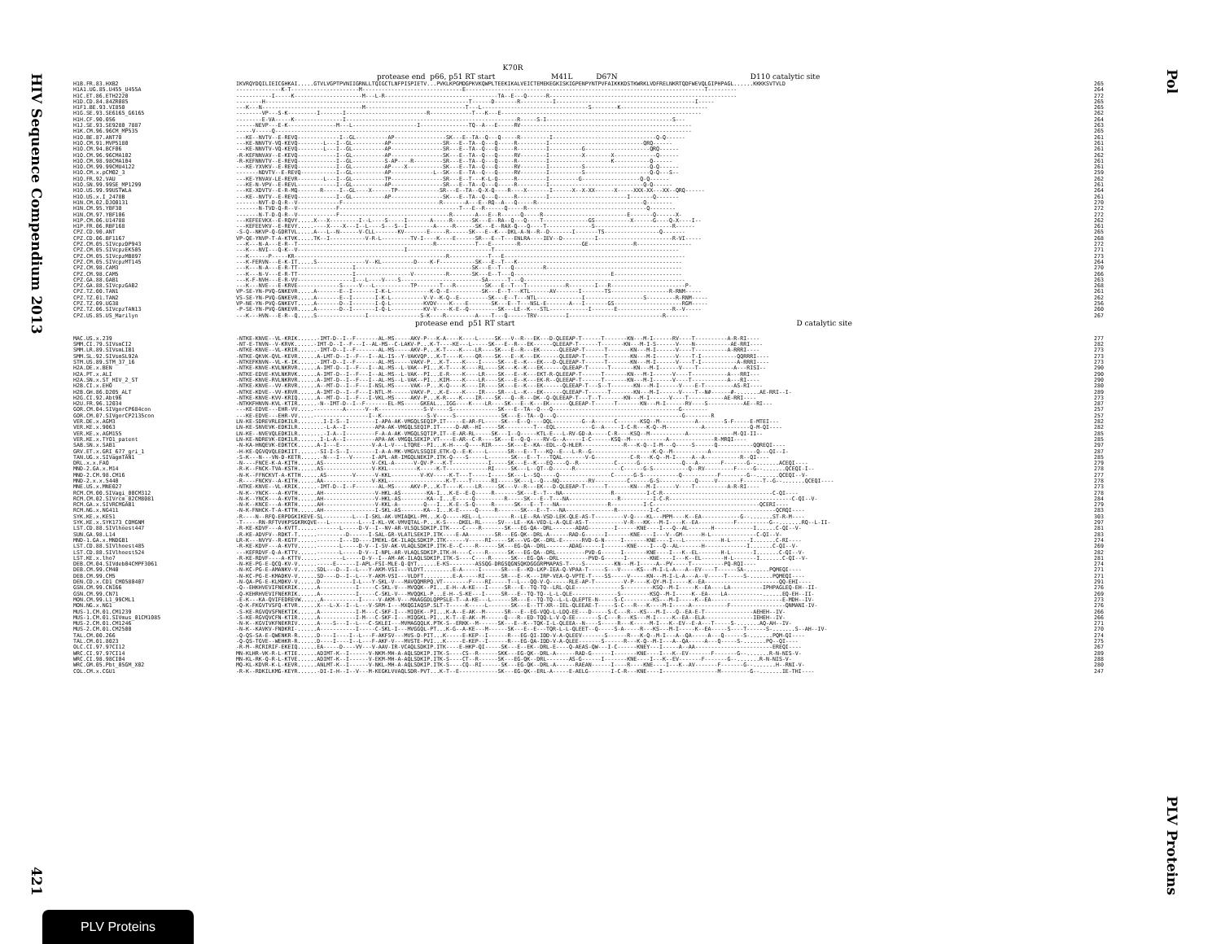HIV Sequence Compendium 2013
421
K70R protease end p66, p51 RT start M41L D67N D110 catalytic site
| H1B.FR.83.HXB2 | IKVRQYDQILIEICGHKAI.....GTVLVGPTPVNIIGRNLLTQIGCTLNFPISPIETV...PVKLKPGMDGPKVKQWPLTEEKIKALVEICTEMEKEGKISKIGPENPYNTPVFAIKKKDSTKWRKLVDFRELNKRTQDFWEVQLGIPHPAGL......KKKKSVTVLD | 265 |
| H1A1.UG.85.U455_U455A | --------------K-T---------------------M-------------------------------E--------------------------------------------------------------------------T--------- | 264 |
| H1C.ET.86.ETH2220 | -----------I-----K---------------------M---L-R-----------------------------------TA--E---Q------R---------------------------------------------------------- | 272 |
| H1D.CD.84.84ZR085 | --------H---------------------------------------------------------------T------D-------R----------I-------------------------------------------I----- | 265 |
| H1F1.BE.93.VI850 | ---K---N-------------------------------M-------------------------------T---L---------------------------------S--------K--------------------------- | 265 |
| H1G.SE.93.SE6165_G6165 | --------VP---S-K---------I-------I-------------------------R-------------T---K---E-------------------------------------------------------------- | 262 |
| H1H.CF.90.056 | --------E-VA-----K---------------I-----------------------------------------------------R-----S-I---------------------------------------S--- | 264 |
| H1J.SE.93.SE9280_7887 | ------NEVP---E-K---------------M---L--------------------I---------------TQ--A---E-----RV----------------------------------------------------- | 263 |
| H1K.CM.96.96CM_MP535 | -----V-----Q--------------------------------------------------------------------------------------------------------------------------------- | 265 |
| H1O.BE.87.ANT70 | ---KE--NVTV--E-REVQ-------------I--GL----------AP----------------SK---E--TA--Q---Q-----R---------I--------------------------------Q-Q------ | 261 |
| H1O.CM.91.MVP5180 | ---KE-NNVTV-VQ-KEVQ--------L---I--GL----------AP----------------SR---E--TA--Q---Q-----R---------I-----------------------------QRQ------ | 261 |
| H1O.CM.94.BCF06 | ---KE-NNVTV-VQ-KEVQ--------L---I--GL----------AP----------------SR---E--TA--Q---Q-----R---------I----------G--------------------QRQ------ | 261 |
| H1O.CM.96.96CMA102 | -R-KEFNNVAV--E-KEVQ------------I--GL----------AP----------------SK---E--TA--Q---Q-----RV--------I----------X--------X-------------Q------ | 262 |
| H1O.CM.98.98CMA104 | -R-KEFNNVTV--E-REVQ------------I--GL----------S-AP----R---------SR---E--TA--Q---Q-----R---------I-------------------K-----------Q------ | 261 |
| H1O.CM.99.99CMU4122 | ---KE-YXVKV--E-REVQ------------I--GL----------AP----X-----------SK---E--TA--Q---Q-----RV--------I----------S--------------------Q-Q------ | 261 |
| H1O.CM.x.pCM02_3 | -------NDVTV--E-REVQ-----------I--GL----------AP-------------L--SK---E--TA--Q---Q-----RV--------I----------S--------------------Q-Q---S-- | 259 |
| H1O.FR.92.VAU | ---KE-YNVAV-LE-REVR--------L---I--GL----------TP----------------SR---E--T---K-L-Q-----R---------I---------G------------------Q-Q------ | 262 |
| H1O.SN.99.99SE_MP1299 | ---KE-N-VPV--E-REVL------------I--GL----------AP----------------SR---E--TA--Q---Q-----R---------I-----------------------------Q-Q------ | 261 |
| H1O.US.99.99USTWLA | ---KE-XDVTV--E-R-MQ-------R-----I--GL----X------TP-------------SR---E--TA--Q-X-Q----R----X-------I------X--X-XX------X-----XXX-XX---XX--QRQ------ | 264 |
| H1O.US.x.I_2478B | ---KE--NVTV--E-REVQ------------I--GL----------AP----------------SK---E--TA--Q---Q-----R---------I------------------------I-------Q------- | 261 |
| H1N.CM.02.DJO0131 | -------NVT-D-Q-R--V-------------F------------------------------R-------A---E--RQ--A---Q-----R---------------------------------Q-------- | 270 |
| H1N.CM.95.YBF30 | -------N-TVD-Q-R--V------------F-------------------------------------T---E--R------Q-----R-------------------------------------Q-------- | 272 |
| H1N.CM.97.YBF106 | -------N-T-D-Q-R--V------------F----------------------------------R-------A---E--R------Q-----R--------------------------E-------Q------X- | 272 |
| H1P.CM.06.U14788 | ---KEFEEVKX--E-RQVY.....X---X---------I--L----S-----I-------A-----R------SK---E--RA--Q---Q----T--------------GS-----------X------G----Q-X----I-- | 262 |
| H1P.FR.06.RBF168 | ---KEFEEVKV--E-REVY.....----X----X---I--L----S---S--I--------A-----R------SK---E--RAX-Q---Q----T--------------S------------------------R------ | 261 |
| CPZ.CD.90.ANT | -S-Q--NKVP-Q-GDRTVL.....A---L--N------V-CLL-------KV-------E-----R------SK---E--K---DKL-A-N--R--D-------I-------TS-----------------Q------- | 265 |
| CPZ.CD.06.BF1167 | VP-QE-YNVP-T-A-KTVK.....TK--I-----------V-R-L---------TV-I----K----E------SR---E--T---ENLRA----IEV--D----------I-----------------------R-VI----- | 268 |
| CPZ.CM.05.SIVcpzDP943 | ---K---N-A---E-R--T------------------------------------------R------------T---E--------R-------------------GE--------------R----------------- | 272 |
| CPZ.CM.05.SIVcpzEK505 | ---K---NVI---Q-K--V---------------------------------I--------------------------T--------------------------------------------------------- | 271 |
| CPZ.CM.05.SIVcpzMB897 | ---K------P-----KR-----------------------------------------------R------------T---E-------------------------------------------------------- | 273 |
| CPZ.CM.05.SIVcpzMT145 | ---K-FERVN---E-K-IT.....S---------------V--KL----------D----K-F-----------SK---E--T---K--------------------------------------------------- | 264 |
| CPZ.CM.98.CAM3 | ---K---N-A---E-R-TT-----------------I------------------------------------SK---E--T---Q---------R------------------------------------------ | 270 |
| CPZ.CM.98.CAM5 | ---K---N-V---E-R-TT-----------------I-----------------V----------R-------SK---E--T---Q------------------------------E--------------------- | 266 |
| CPZ.GA.88.GAB1 | ---K-F-NVH---E-R-VV-----------------I---L----V----S-------------------------SA------T---Q-------------------------------------------------- | 263 |
| CPZ.GA.88.SIVcpzGAB2 | ---K---NVE---E-KRVE-------------S-----V---L-----------TP-------T---R---------SK---E--T---T------------R--------I---R-----------------------P- | 268 |
| CPZ.TZ.00.TAN1 | VP-SE-YN-PVQ-GNKEVR.....A-------E--I-------I-K-L------------K-Q--E----------SK---E--T---KTL------AV-------I-------TS------------------R-RNM----- | 261 |
| CPZ.TZ.01.TAN2 | VS-SE-YN-PVQ-GNKEVR.....A-------E--I-------I-K-L----------V-V--K-Q--E---------SK---E--T---NTL--------------I------------------S---------R-RNM----- | 262 |
| CPZ.TZ.09.UG38 | VP-NE-YN-PVQ-GNKEVT.....A-------D--I-------I-Q-L----------KVDV----K----E-------SK---E--T---NSL-E-------A---I-------GS---------------------RGM----- | 256 |
| CPZ.TZ.06.SIVcpzTAN13 | -P-SE-YN-PVQ-GNKEVR.....A-------D--I-------I-Q-L----------KV-V----K-E--Q---------SK---LE--K---STL------------I-------E-----------------R--V----- | 260 |
| CPZ.US.85.US_Marilyn | ---K---HVN---E-R--Q.....S---------------I----------------S-K----R---------A----T---Q------TRV---------I-----------------------------R------- | 267 |
protease end p51 RT start D catalytic site
| MAC.US.x.239 | -NTKE-KNVE--VL-KRIK......-IMT-D--I--F-------AL-MS-----AKV-P---K-A----K----L-----SK---V--R---EK---D-QLEEAP-T------T-------KN---M-I------RV----T----------A-R-RI---- | 277 |
| SMM.CI.79.SIVsmCI2 | -NT-E-TNVN--V-KRVK......-IMT-D--I--F---I--AL-MS--C-LAKV-P...K-T----KE---L-----SK---E--R---EK------QLEEAP-T------T-------KN---M-I-S------V----N-----------AE-RRI---- | 282 |
| SMM.LR.89.SIVsmLIB1 | -NTKE-KNVE--VL-KRIR......-IMT-D--I--F-------AL-MS-----AKV-P...K-T----K----LR----SK---E--R---EK------QLEEAP-T------T-------KN---M-I------V----T----------A-RRRI---- | 273 |
| SMM.SL.92.SIVsmSL92A | -NTKE-QKVK-QVL-KEVR......A-LMT-D--I--F---I--AL-IS--Y-VAKVQP...K-T----K----QR----SK---E--K---EK------QLEEAP-T------T-------KN---M-I------V----T-I-----------QQRRRI---- | 273 |
| STM.US.89.STM_37_16 | -NTKEFKNVN--VL-K-IK......-IMT-D--I--F-------AL-MS-----VAKV-P...K-T----K----I-----SK---E--K---EK---D-QLEEAP-T------T-------KN---M-I------V----T-I-----------A-RRRI---- | 273 |
| H2A.DE.x.BEN | -NTKE-KNVE-KVLNKRVR......A-IMT-D--I--F---I--AL-MS--L-VAK--PI...K-T----K----RL----SK---K--K---EK------QLEEAP-T------T-------KN---M-I------V----T-----------A---RISI-- | 290 |
| H2A.PT.x.ALI | -NTKE-EDVE-KVLNKRVK......A-IMT-D--I--F---I--AL-MS--L-VAK--PI...E-R----K----LR----SK---E--K---EKT-R-QLEEAP-T------T-------KN---M-I------V----T-----------A---RRI--- | 290 |
| H2A.SN.x.ST_HIV_2_ST | -NTKE-KNVE-RVLNKRVR......A-IMT-D--I--F---I--AL-MS--L-VAK--PI...KIM----K----LR----SK---E--K---EK-R--QLEEAP-T------T-------KN---M-I------V----T-----------A---RI---- | 290 |
| H2B.CI.x.EHO | -NTKE-KNVE--VV-KRVR......A--MT-D--I--F---I-NSL-MS-----VAK--P...K-Q----K----IR----SK---E--K---EK------QLEEAP-T---S--T-------KN---M-I------V----E-T---------AS-RI---- | 280 |
| H2B.GH.86.D205_ALT | -NTKE-KDVE--VV-KRVR......A-IMT-D--I--F---I-NTL-M------VAKV-P...K-E----K----IR----SR---L--K---EK------QLEEAP-T------T-------KN---M-I------V----T--N#------#-.......AE-RRI--I- | 289 |
| H2G.CI.92.Abt96 | -NTKE-KNVE-KVV-KRIQ......A--MT-D--I--F---I-VKL-MS-----AKV-P...K-R----K----IR----SK---Q--R---DK--Q-QLEEAP-T---T--T-------KN---M-I------V----T-----------AE-RRI---- | 273 |
| H2U.FR.96.12034 | -NTKKFHNVN-KVL-KTIR......-N--IMT-D--I--F-------EL-MS-----GKEAL...IGG----K----LR----SK---E--K---EK------QLEEAP-T------T-------KN---M-I------RV----S-----------AE--RI--- | 287 |
| GOR.CM.04.SIVgorCP684con | ---KE-EDVE---EHR-VV.....---------A------V--K--------------S-V-----S--------------SK---E--TA--Q---Q---------------------------------------G-------- | 257 |
| GOR.CM.07.SIVgorCP2135con | ---KE-EDVE---EHR-VV.....-----------------I--K--------------S-V-----S--------------SK---E--TA--Q---Q---------------------------------------G--------R | 257 |
| VER.DE.x.AGM3 | LN-KE-SDREVRLEDKILR........I-I-S--I--------I-APA-AK-VMGQLSEQIP.IT-----E-AR-FL-----SK---E--Q----DQL---------G--A------C-------KSQ--M-----------A--------S-F-----E-MTEI--- | 282 |
| VER.KE.x.9063 | LN-KE-SNVEVK-EDKILR........-L-A--I---------APA-AK-VMGQLSEQIP.IT-----D-AR--HI-----SK---------T---EQL-----------G--A-----I-C-R---K-Q--M-----------A--------------Q-M-QI---- | 282 |
| VER.KE.x.AGM155 | LN-KE--NVEVQLEDKILR........-I-A--I---------F-A-A-AK-VMGQLSQTIP.IT--E-AR-RL-----SK---I--Q-----KTL-E---L-RV-GD-A-----C-R----KSQ--M-----------A--------------M-QI-II-- | 285 |
| VER.KE.x.TYO1_patent | LN-KE-NDREVK-EDKILR.......I-L-A--I---------APA-AK-VMGQLSEKIP.VT----E-AR--C-R----SK---E--Q-Q----RV-G--A-----I-C------KSQ--M-----------A--------------R-MRQI---- | 285 |
| SAB.SN.x.SAB1 | -N-KA-HNQEVK-EDKTCK......A-I---E----------V-A-L-V---LTQRE--PI...K-H----Q----RIR-----SK---E--KA--EDL--Q-HLER-------------R---K-Q--I-M---Q-----S------Q-----------QQREQI---- | 297 |
| GRV.ET.x.GRI_677_gri_1 | -H-KE-QGVQVQLEDKIIT......-SI-I-S--I--------I-A-A-MK-VMGVLSSQIE.ETK-Q--E-K----L------SR---E--T---KQ--E---L-R--G-------------------K-Q--M-----------A--------------Q---QI--I- | 287 |
| TAN.UG.x.SIVagmTAN1 | -S-K---N---VN-D-KETR......-N---I---V------I-APL-AR-IMGQLNEKIP.ITK-Q----S-----L-------SK---E--T---TQAL-------V-G-----------C-R---K-Q--M-I-----A--A-----------R--QI---- | 285 |
| DRL.x.x.FAO | -N----FNCE-K-A-KITH......AS---------------V-CKL-A------V-QV-P---K-T-----------I-----SK---E--K---EQ----Q--R-----------C------G-------------Q---A-------F-------G--.......ACEQI---- | 279 |
| MND-2.GA.x.M14 | -R-K--FNCK-TVA-KSTH......AS---------------V-KKL---------K-----K-T-------------RI-----SK---L--QT--D------R--------------C------G-S-----------Q--RV---------F-----G--.......QCEQI-I-- | 278 |
| MND-2.CM.98.CM16 | -N-K--FFNCKVT-A-KTTH......AS--------V------V-KKL---------V-KV-----K-T---T-----I-----SK---L--SQ-----Q----------------C------G-S-----------Q-----------F--------G--.......QCEQI--V- | 277 |
| MND-2.x.x.5440 | -R----FNCKV--A-KITH......AA---------------V-KKL------------------K-T----T------RI-----SK---L--Q---NQ---------RV----------C------G-S-----------Q-----V-------F------T--G--.......QCEQI---- | 278 |
| MNE.US.x.MNE027 | -NTKE-KNVE--VL-KRIK......-IMT-D--I--F-------AL-MS-----AKV-P...K-T----K----LR-----SK---V--R---EK---D-QLEEAP-T------T-------KN---M-I------V----T----------A-R-RI---- | 273 |
| RCM.CM.00.SIVagi_00CM312 | -N-K--YNCK---A-KVTH......AH----------------V-HKL-AS--------KA-I...K-E--E-Q-----R-------SK---E--T---NA---------------R----------I-C-R----------------------------------C-QI---- | 278 |
| RCM.CM.02.SIVrcm_02CM8081 | -N-K--YNCK---A-KVTH......AH----------------V-HKL-AS--------KA--I...E-----Q---------R-----SK---E--T---NA---------------R----------I-C-R--------------------------------------C-QI--V- | 284 |
| RCM.GA.x.SIVRCMGAB1 | -N-K--KNCE---A-KRTH......AH----------------V-KKL-A--------Q---I...K-E--S-Q-----R------SK---E--T---NA---------------R----------I-C---------------------------------QCERI---- | 279 |
| RCM.NG.x.NG411 | -N-K-FNHCK-T-A-KTTH......AH----------------I-SKL-AS-------KA--I...K-E-----Q-----R-------SK---E--T---NA---------------R----------I-C------------------------------------QCRQI---- | 283 |
| SYK.KE.x.KE51 | -R----N--RFQ-ERPDGKIKEVE-SL---------L---I-SKL-AK-VMIAQKL-PM...K-Q-----KEL--L---------R--LE--RA-VSD-LEK-QLE-AS-T---------V-Q----KL---MPM----K--EA------------G--.......ST-R-M---- | 303 |
| SYK.KE.x.SYK173_COMGNM | -T-----RN-RFTVVKPSGKRKQVE---L---------L---I-KL-VK-VMVQTAL-P...K-S----DKEL-RL-----SV---LE--KA-VED-L-A-QLE-AS-T-----------V-R---KK---M-I----K--EA-----------F----------G--.......RQ--L-II- | 297 |
| LST.CD.88.SIVlhoest447 | -R-KE-KDVF---A-KVTT......-------L-----D-V--I--NV-AR-VLSQLSDKIP.ITK----C----R-------SK---EG-QA--DRL-------ADAG--------I------KNE----I---Q--AL-------H------------I......C-QI--V- | 281 |
| SUN.GA.98.L14 | -R-KE-ADVFV--RDKT-T......---------D------I-SAL-GR-VLATLSEKIP.ITK----E-AA--------SR---EG-QK--DRL-A------RAD-G------I-------KNE----I---V--GM------H-L--------------C-QI--V- | 283 |
| MND-1.GA.x.MNDGB1 | LR-K---NVYV--R-KGTF......-------I---ID----IMEKL-GK-ILAQLSDKIP.ITK------V-----RI-----SK---VG-QK--DRL-E------RVD-G-N-----I-------KNE----I---L-----------H-L------I.......C-RI---- | 274 |
| LST.CD.88.SIVlhoest485 | -R-KE-KDVF---A-KVTV......-------L-----D-V--I-SV-AK-VLAQLSDKIP.ITK-E--C----R------SK---EG-QA--DRL-------ADAG------I-------KNE----I---Q--AL-------H-------------I.......C-QI--V- | 269 |
| LST.CD.88.SIVlhoest524 | ---KEFRDVF-Q-A-KTTV......-------L-----D-V--I-NPL-AR-VLAQLSDKIP.ITK-H----C----R------SK---EG-QA--DRL---------PVD-G------I-------KNE----I---K--EL-------H-L-------I.......C-QI--V- | 282 |
| LST.KE.x.lho7 | -R-KE-RDVF----A-KTTV......-------L-----D-V--I--AM-AK-ILAQLSDKIP.ITK-S----C----R------SK---EG-QA--DRL---------PVD-G------I-------KNE----I---K--EL-------H-L-------I.......C-QI--V- | 281 |
| DEB.CM.04.SIVdeb04CMPF3061 | -N-KE-PG-E-QCQ-KV-V......-----E------I-APL-FSI-MLE-Q-QYT......E-KS--------ASSQG-DRGSQGNSQKDGGGRPMAPAS-T----S---------KN---M-I-----A--PV-----T----------PQ-RQI---- | 274 |
| DEB.CM.99.CM40 | -N-KC-PG-E-AMANKV-V......SDL---D--I--L---Y-AKM-VSI---VLDYT.........E-A-----I------SR---E--KD-LKP-IEA-Q-VPAA-T-----S---V-----KS---M-I-L-A---A--EV----T------SA-.......PQMEQI---- | 271 |
| DEB.CM.99.CM5 | -N-KC-PG-E-KMADKV-V......SD----D--I--L---Y-AKM-VSI---VLDFT.........E-A-----RI-----SR---E--K---IRP-VEA-Q-VPTE-T----SS-----V-----KN---M-I-L-A---A--V-----T-----S-.......PQMEQI---- | 271 |
| DEN.CD.x.CD1_CMO580407 | -N-QA-PG-E-KLMDKV-V......D----------I-L---Y-SKL-V---MAVQQMRPQ.VT--------F----RI-----T--L---QQ-V-Q------RLE-AP-T---------V-P----K-QY-M-I-----K--EA-----------------------QQ-EHI---- | 291 |
| GSN.CM.99.CN166 | -Q--EHKHVEVIFNEKRIK......A-----------I-----C-SKL-V---MVQQK--PI...E-H--A-KE---I-----SR---E--TQ-TQ--LRL-QLE--------------S---------KSQ--M-I-----K--EA----LA----------IPHPAGLEQ-EH--II- | 276 |
| GSN.CM.99.CN71 | -Q-KEHRHVEVIFNEKRIK......A-----------I-----C-SKL-V---MVQQKL-P...E-H--S-KE---I-----SR---E--TQ-TQ--L-L-QLE--------------S---------KSQ--M-I-----K--EA----LA-----------......EQ-EH--II- | 269 |
| MON.CM.99.L1_99CML1 | -E-K---KA-QVIFEDREVW......A-----------I-----V-AKM-V---MAAGGDLQPPSLE-T--A-KE---L------SR---E--TQ-TQ--L-L-QLEPTE-N-----S-C---------KS---M-I-----K--EA----------------------E-MDH--IV- | 273 |
| MON.NG.x.NG1 | -Q-K-FKGVTVSFQ-KTVR......X---L-X--I--L---V-SRM-I---MXQGIAQSP.SLT-T-----K-----L-------SK---E--TT-XR--IEL-QLEEAE-T-----S-C---R---K----M-I-----A-----------F-----------------QNMANI-IV- | 276 |
| MUS-1.CM.01.CM1239 | -S-KE-RGVQVSFNEKTIK......A-----------I-M---C-SKF-I---MIQEK--PI...K-A--E-AK--M------SR---E--EG-VQQ-L-LDQ-EE---D-----S-C---R---KS---M-I---Q--EA-E-T---------------AEHEH--IV- | 266 |
| MUS-1.CM.01.SIVmus_01CM1085 | -S-KE-RGVQVCFN-KTIR......A-----------I-M---C-SKF-I---MIQGKL-PI...K-T--E-AK--M------Q---R--ED-TQQ-L-V-Q-EE-------S-C---R---KS---M-I-----K--EA--ELA---------------IEHEH--IV- | 266 |
| MUS-2.CM.01.CM1246 | -N-K--KGVIVKFNEKRIV......A----S---I--L---C-SKLEI---MVMAGQQLK.PTK-S--ERKK--M------SK---E--K--TQK-I-L-QLEEA--N----S-----R---K-----M-I---K--EV--E-A---T-----S-.......AQ-AH--IV- | 271 |
| MUS-2.CM.01.CM2500 | -N-K--KAVKV-FNDKRI-......A-----------I-----C-SKL-I---MVGGQL-PT...K-G--A-KE---M------SK---E--E---TQR-L-L-QLEET--Q-----S-A-----R---KS---M-I-----K--EA-----S----T------S-.......S--AH--IV- | 270 |
| TAL.CM.00.266 | -Q-QS-SA-E-QWENKR-R......D----I----I--L---F-AKFSV---MVS-D-PIT...K-----E-KEP--I------R---EG-QI-IDD-V-A-QLEEV-------S------R---K-Q--M-I---A--QA-----A---Q------S-.......PQM-QI---- | 274 |
| TAL.CM.01.8023 | -Q-QS-TGVE--WEHKR-R......D----I----I--L---F-AKF-V---MVSTE-PVI...K-----E-KEP--I------R---EG-QA-IDD-V-A-QLEE-------S------R---K-Q--M-I---A--QA-----A---Q-----S-.......PQ--QI---- | 275 |
| OLC.CI.97.97CI12 | -R-M--RCRIRIF-EKEIQ......EA-----D----VV---V-AAV-IR-VCAQLSDKIP.ITK----E-HKP-QI-----SK---E--EK--DRL-E----Q-AEAS-QW---I-C------KNEY---I-----A--AA------------------------EREQI---- | 267 |
| WRC.CI.97.97CI14 | MN-KLHR-VK-R-L-KTIE......ADIMT-K--I------V-NKM-MH-A-AQLSDKIP.ITK-S----CS--R------SKK---EG-QK--DRL-A------RAD-G------I-------KNE----I---K--EV-------F-------G--.......R-N-NIS-V- | 289 |
| WRC.CI.98.98CI04 | MN-KL-RK-Q-R-L-KTVE......ADIMT-K--I------V-EKM-MH-A-AQLSDKIP.ITK-S----CT--R------SK---EG-QK--DRL-------AS-G------I-------KNE----I---K--EV-------F-------G--.......R-N-NIS-V- | 288 |
| WRC.GM.05.Pbt_05GM_X02 | MQ-KL-KDVR-K-L-KEVR......ANLMT-K--I------V-NKL-MH-A-AQLSDKIP.ITK-S----CQ--RI------SK---EG-QK--DRL-A------RAEAN------I----R----KNE----I---K--AV-------F-------G--.......H--RNI-V- | 280 |
| COL.CM.x.CGU1 | -R-K--RDKILKMG-KEYR......-DI-I-H--I--V---M-KEGKLVVAQLSDR-PVT...K-T--E------------SK---EG-QK--ERL-A-----E-AELG-------I-C-R---KNE----I-----------------M---------G--.......IE-THI---- | 247 |
Pol
PLV Proteins
PLV Proteins